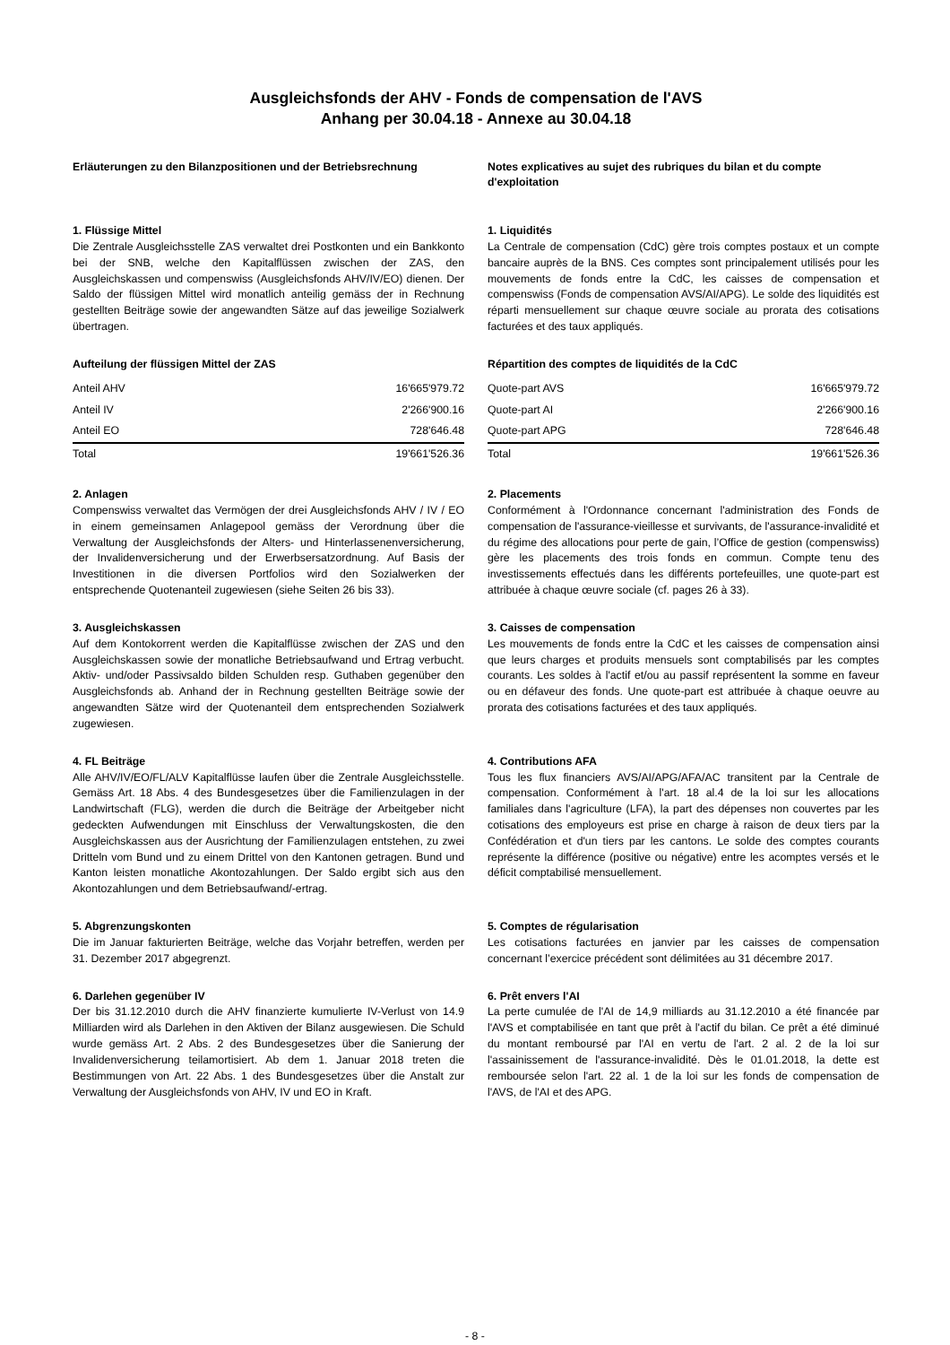Ausgleichsfonds der AHV - Fonds de compensation de l'AVS
Anhang per 30.04.18 - Annexe au 30.04.18
Erläuterungen zu den Bilanzpositionen und der Betriebsrechnung
Notes explicatives au sujet des rubriques du bilan et du compte d'exploitation
1. Flüssige Mittel
Die Zentrale Ausgleichsstelle ZAS verwaltet drei Postkonten und ein Bankkonto bei der SNB, welche den Kapitalflüssen zwischen der ZAS, den Ausgleichskassen und compenswiss (Ausgleichsfonds AHV/IV/EO) dienen. Der Saldo der flüssigen Mittel wird monatlich anteilig gemäss der in Rechnung gestellten Beiträge sowie der angewandten Sätze auf das jeweilige Sozialwerk übertragen.
1. Liquidités
La Centrale de compensation (CdC) gère trois comptes postaux et un compte bancaire auprès de la BNS. Ces comptes sont principalement utilisés pour les mouvements de fonds entre la CdC, les caisses de compensation et compenswiss (Fonds de compensation AVS/AI/APG). Le solde des liquidités est réparti mensuellement sur chaque œuvre sociale au prorata des cotisations facturées et des taux appliqués.
Aufteilung der flüssigen Mittel der ZAS
| Anteil AHV | 16'665'979.72 |
| Anteil IV | 2'266'900.16 |
| Anteil EO | 728'646.48 |
| Total | 19'661'526.36 |
Répartition des comptes de liquidités de la CdC
| Quote-part AVS | 16'665'979.72 |
| Quote-part AI | 2'266'900.16 |
| Quote-part APG | 728'646.48 |
| Total | 19'661'526.36 |
2. Anlagen
Compenswiss verwaltet das Vermögen der drei Ausgleichsfonds AHV / IV / EO in einem gemeinsamen Anlagepool gemäss der Verordnung über die Verwaltung der Ausgleichsfonds der Alters- und Hinterlassenenversicherung, der Invalidenversicherung und der Erwerbsersatzordnung. Auf Basis der Investitionen in die diversen Portfolios wird den Sozialwerken der entsprechende Quotenanteil zugewiesen (siehe Seiten 26 bis 33).
2. Placements
Conformément à l'Ordonnance concernant l'administration des Fonds de compensation de l'assurance-vieillesse et survivants, de l'assurance-invalidité et du régime des allocations pour perte de gain, l’Office de gestion (compenswiss) gère les placements des trois fonds en commun. Compte tenu des investissements effectués dans les différents portefeuilles, une quote-part est attribuée à chaque œuvre sociale (cf. pages 26 à 33).
3. Ausgleichskassen
Auf dem Kontokorrent werden die Kapitalflüsse zwischen der ZAS und den Ausgleichskassen sowie der monatliche Betriebsaufwand und Ertrag verbucht. Aktiv- und/oder Passivsaldo bilden Schulden resp. Guthaben gegenüber den Ausgleichsfonds ab. Anhand der in Rechnung gestellten Beiträge sowie der angewandten Sätze wird der Quotenanteil dem entsprechenden Sozialwerk zugewiesen.
3. Caisses de compensation
Les mouvements de fonds entre la CdC et les caisses de compensation ainsi que leurs charges et produits mensuels sont comptabilisés par les comptes courants. Les soldes à l'actif et/ou au passif représentent la somme en faveur ou en défaveur des fonds. Une quote-part est attribuée à chaque oeuvre au prorata des cotisations facturées et des taux appliqués.
4. FL Beiträge
Alle AHV/IV/EO/FL/ALV Kapitalflüsse laufen über die Zentrale Ausgleichsstelle. Gemäss Art. 18 Abs. 4 des Bundesgesetzes über die Familienzulagen in der Landwirtschaft (FLG), werden die durch die Beiträge der Arbeitgeber nicht gedeckten Aufwendungen mit Einschluss der Verwaltungskosten, die den Ausgleichskassen aus der Ausrichtung der Familienzulagen entstehen, zu zwei Dritteln vom Bund und zu einem Drittel von den Kantonen getragen. Bund und Kanton leisten monatliche Akontozahlungen. Der Saldo ergibt sich aus den Akontozahlungen und dem Betriebsaufwand/-ertrag.
4. Contributions AFA
Tous les flux financiers AVS/AI/APG/AFA/AC transitent par la Centrale de compensation. Conformément à l'art. 18 al.4 de la loi sur les allocations familiales dans l'agriculture (LFA), la part des dépenses non couvertes par les cotisations des employeurs est prise en charge à raison de deux tiers par la Confédération et d'un tiers par les cantons. Le solde des comptes courants représente la différence (positive ou négative) entre les acomptes versés et le déficit comptabilisé mensuellement.
5. Abgrenzungskonten
Die im Januar fakturierten Beiträge, welche das Vorjahr betreffen, werden per 31. Dezember 2017 abgegrenzt.
5. Comptes de régularisation
Les cotisations facturées en janvier par les caisses de compensation concernant l’exercice précédent sont délimitées au 31 décembre 2017.
6. Darlehen gegenüber IV
Der bis 31.12.2010 durch die AHV finanzierte kumulierte IV-Verlust von 14.9 Milliarden wird als Darlehen in den Aktiven der Bilanz ausgewiesen. Die Schuld wurde gemäss Art. 2 Abs. 2 des Bundesgesetzes über die Sanierung der Invalidenversicherung teilamortisiert. Ab dem 1. Januar 2018 treten die Bestimmungen von Art. 22 Abs. 1 des Bundesgesetzes über die Anstalt zur Verwaltung der Ausgleichsfonds von AHV, IV und EO in Kraft.
6. Prêt envers l'AI
La perte cumulée de l'AI de 14,9 milliards au 31.12.2010 a été financée par l'AVS et comptabilisée en tant que prêt à l'actif du bilan. Ce prêt a été diminué du montant remboursé par l'AI en vertu de l'art. 2 al. 2 de la loi sur l'assainissement de l'assurance-invalidité. Dès le 01.01.2018, la dette est remboursée selon l'art. 22 al. 1 de la loi sur les fonds de compensation de l'AVS, de l'AI et des APG.
- 8 -